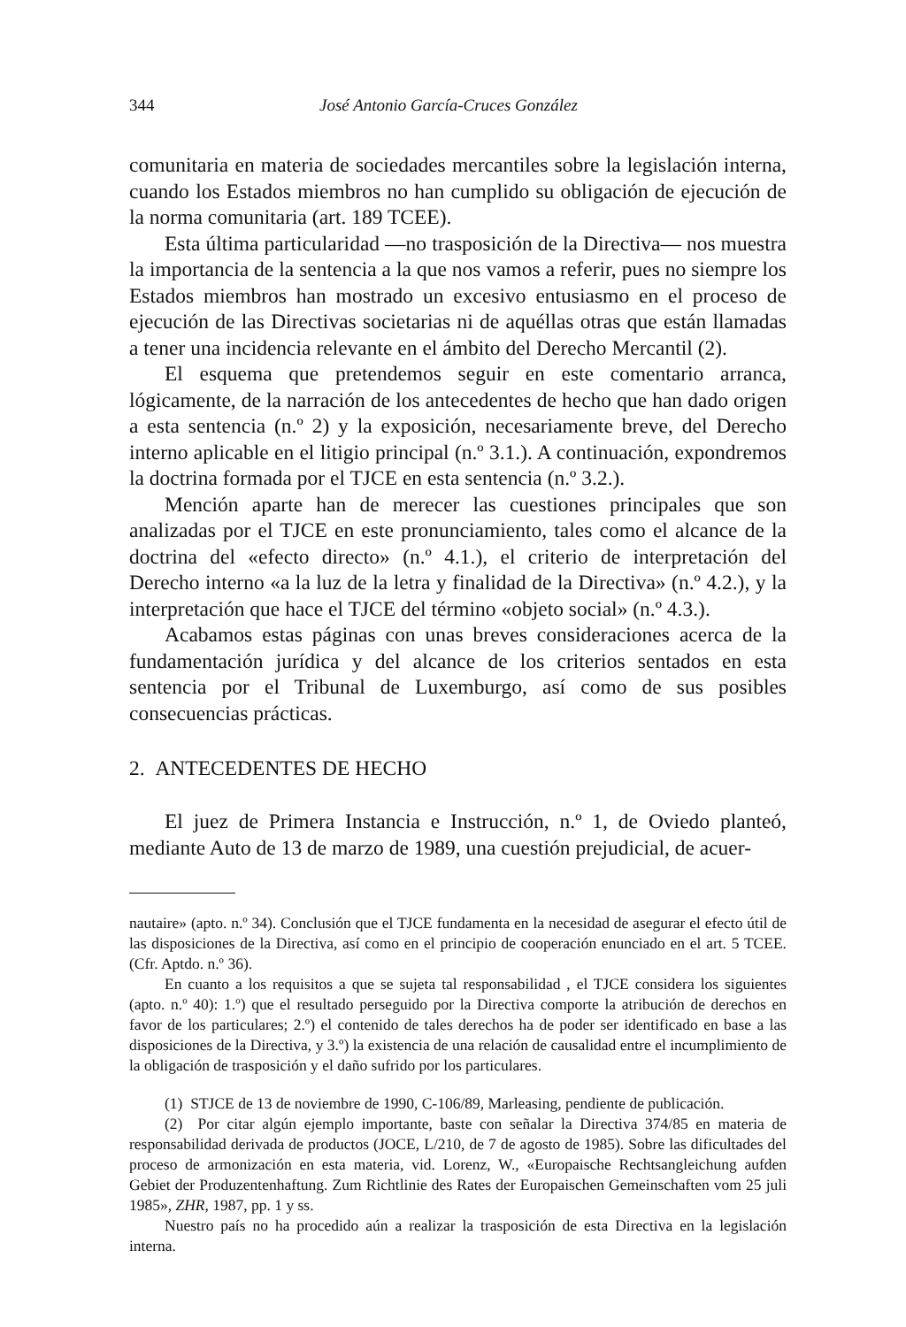344 José Antonio García-Cruces González
comunitaria en materia de sociedades mercantiles sobre la legislación interna, cuando los Estados miembros no han cumplido su obligación de ejecución de la norma comunitaria (art. 189 TCEE).
Esta última particularidad —no trasposición de la Directiva— nos muestra la importancia de la sentencia a la que nos vamos a referir, pues no siempre los Estados miembros han mostrado un excesivo entusiasmo en el proceso de ejecución de las Directivas societarias ni de aquéllas otras que están llamadas a tener una incidencia relevante en el ámbito del Derecho Mercantil (2).
El esquema que pretendemos seguir en este comentario arranca, lógicamente, de la narración de los antecedentes de hecho que han dado origen a esta sentencia (n.º 2) y la exposición, necesariamente breve, del Derecho interno aplicable en el litigio principal (n.º 3.1.). A continuación, expondremos la doctrina formada por el TJCE en esta sentencia (n.º 3.2.).
Mención aparte han de merecer las cuestiones principales que son analizadas por el TJCE en este pronunciamiento, tales como el alcance de la doctrina del «efecto directo» (n.º 4.1.), el criterio de interpretación del Derecho interno «a la luz de la letra y finalidad de la Directiva» (n.º 4.2.), y la interpretación que hace el TJCE del término «objeto social» (n.º 4.3.).
Acabamos estas páginas con unas breves consideraciones acerca de la fundamentación jurídica y del alcance de los criterios sentados en esta sentencia por el Tribunal de Luxemburgo, así como de sus posibles consecuencias prácticas.
2. ANTECEDENTES DE HECHO
El juez de Primera Instancia e Instrucción, n.º 1, de Oviedo planteó, mediante Auto de 13 de marzo de 1989, una cuestión prejudicial, de acuer-
nautaire» (apto. n.º 34). Conclusión que el TJCE fundamenta en la necesidad de asegurar el efecto útil de las disposiciones de la Directiva, así como en el principio de cooperación enunciado en el art. 5 TCEE. (Cfr. Aptdo. n.º 36).
En cuanto a los requisitos a que se sujeta tal responsabilidad , el TJCE considera los siguientes (apto. n.º 40): 1.º) que el resultado perseguido por la Directiva comporte la atribución de derechos en favor de los particulares; 2.º) el contenido de tales derechos ha de poder ser identificado en base a las disposiciones de la Directiva, y 3.º) la existencia de una relación de causalidad entre el incumplimiento de la obligación de trasposición y el daño sufrido por los particulares.
(1) STJCE de 13 de noviembre de 1990, C-106/89, Marleasing, pendiente de publicación.
(2) Por citar algún ejemplo importante, baste con señalar la Directiva 374/85 en materia de responsabilidad derivada de productos (JOCE, L/210, de 7 de agosto de 1985). Sobre las dificultades del proceso de armonización en esta materia, vid. Lorenz, W., «Europaische Rechtsangleichung aufden Gebiet der Produzentenhaftung. Zum Richtlinie des Rates der Europaischen Gemeinschaften vom 25 juli 1985», ZHR, 1987, pp. 1 y ss.
Nuestro país no ha procedido aún a realizar la trasposición de esta Directiva en la legislación interna.